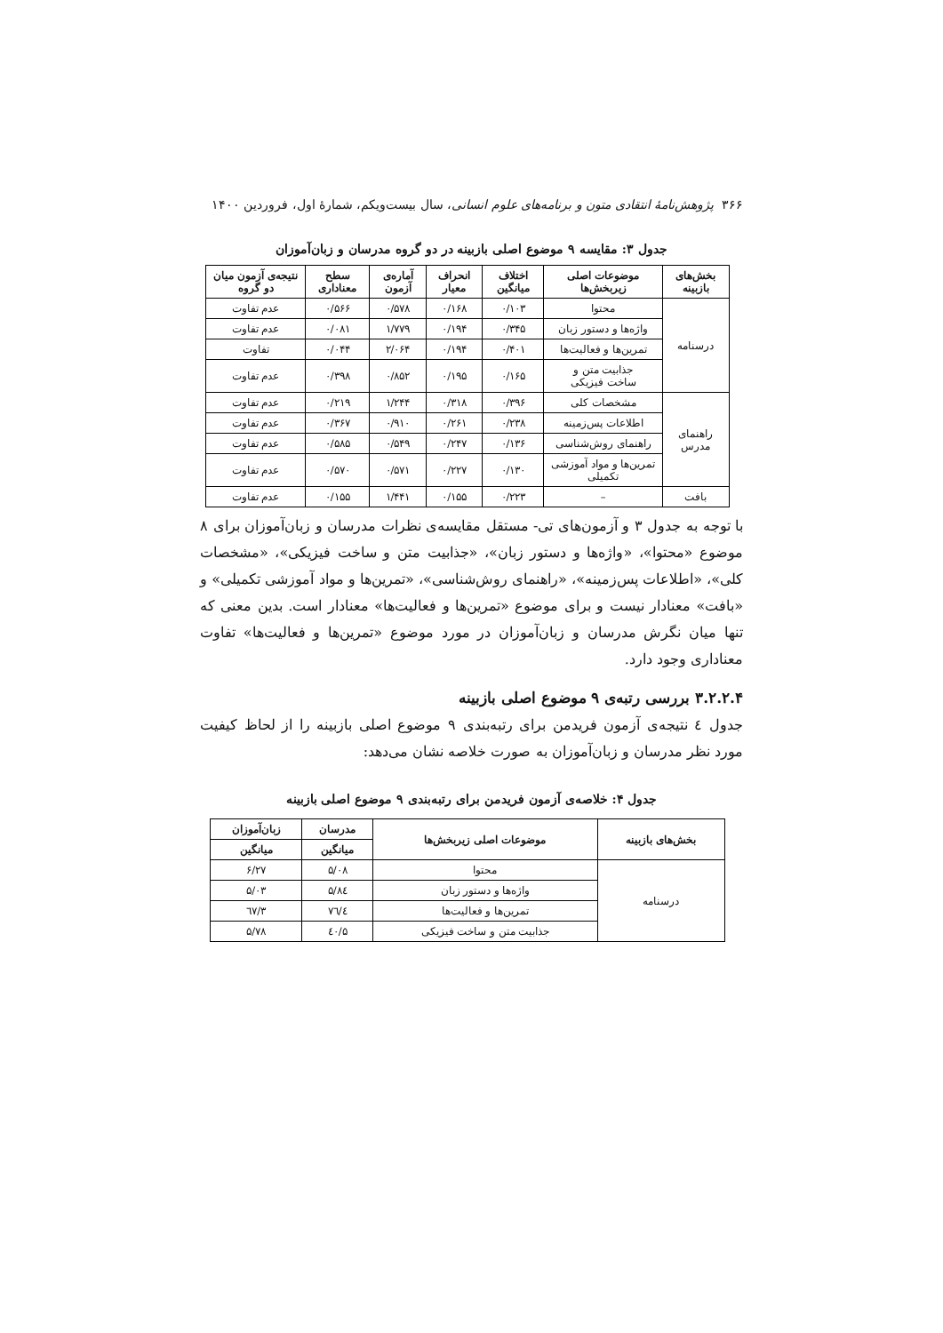۳۶۶ پژوهش‌نامهٔ انتقادی متون و برنامه‌های علوم انسانی، سال بیست‌ویکم، شمارهٔ اول، فروردین ۱۴۰۰
جدول ۳: مقایسه ۹ موضوع اصلی بازبینه در دو گروه مدرسان و زبان‌آموزان
| بخش‌های بازبینه | موضوعات اصلی زیربخش‌ها | اختلاف میانگین | انحراف معیار | آماره‌ی آزمون | سطح معناداری | نتیجه‌ی آزمون میان دو گروه |
| --- | --- | --- | --- | --- | --- | --- |
| درسنامه | محتوا | ۰/۱۰۳ | ۰/۱۶۸ | ۰/۵۷۸ | ۰/۵۶۶ | عدم تفاوت |
| | واژه‌ها و دستور زبان | ۰/۳۴۵ | ۰/۱۹۴ | ۱/۷۷۹ | ۰/۰۸۱ | عدم تفاوت |
| | تمرین‌ها و فعالیت‌ها | ۰/۴۰۱ | ۰/۱۹۴ | ۲/۰۶۴ | ۰/۰۴۴ | تفاوت |
| | جذابیت متن و ساخت فیزیکی | ۰/۱۶۵ | ۰/۱۹۵ | ۰/۸۵۲ | ۰/۳۹۸ | عدم تفاوت |
| راهنمای مدرس | مشخصات کلی | ۰/۳۹۶ | ۰/۳۱۸ | ۱/۲۴۴ | ۰/۲۱۹ | عدم تفاوت |
| | اطلاعات پس‌زمینه | ۰/۲۳۸ | ۰/۲۶۱ | ۰/۹۱۰ | ۰/۳۶۷ | عدم تفاوت |
| | راهنمای روش‌شناسی | ۰/۱۳۶ | ۰/۲۴۷ | ۰/۵۴۹ | ۰/۵۸۵ | عدم تفاوت |
| | تمرین‌ها و مواد آموزشی تکمیلی | ۰/۱۳۰ | ۰/۲۲۷ | ۰/۵۷۱ | ۰/۵۷۰ | عدم تفاوت |
| بافت | – | ۰/۲۲۳ | ۰/۱۵۵ | ۱/۴۴۱ | ۰/۱۵۵ | عدم تفاوت |
با توجه به جدول ۳ و آزمون‌های تی- مستقل مقایسه‌ی نظرات مدرسان و زبان‌آموزان برای ۸ موضوع «محتوا»، «واژه‌ها و دستور زبان»، «جذابیت متن و ساخت فیزیکی»، «مشخصات کلی»، «اطلاعات پس‌زمینه»، «راهنمای روش‌شناسی»، «تمرین‌ها و مواد آموزشی تکمیلی» و «بافت» معنادار نیست و برای موضوع «تمرین‌ها و فعالیت‌ها» معنادار است. بدین معنی که تنها میان نگرش مدرسان و زبان‌آموزان در مورد موضوع «تمرین‌ها و فعالیت‌ها» تفاوت معناداری وجود دارد.
۳.۲.۲.۴ بررسی رتبه‌ی ۹ موضوع اصلی بازبینه
جدول ٤ نتیجه‌ی آزمون فریدمن برای رتبه‌بندی ۹ موضوع اصلی بازبینه را از لحاظ کیفیت مورد نظر مدرسان و زبان‌آموزان به صورت خلاصه نشان می‌دهد:
جدول ۴: خلاصه‌ی آزمون فریدمن برای رتبه‌بندی ۹ موضوع اصلی بازبینه
| بخش‌های بازبینه | موضوعات اصلی زیربخش‌ها | مدرسان | زبان‌آموزان |
| --- | --- | --- | --- |
| | | میانگین | میانگین |
| درسنامه | محتوا | ۵/۰۸ | ۶/۲۷ |
| | واژه‌ها و دستور زبان | ۵/۸٤ | ۵/۰۳ |
| | تمرین‌ها و فعالیت‌ها | ٤/۷٦ | ۳/٦۷ |
| | جذابیت متن و ساخت فیزیکی | ۵/٤۰ | ۵/۷۸ |